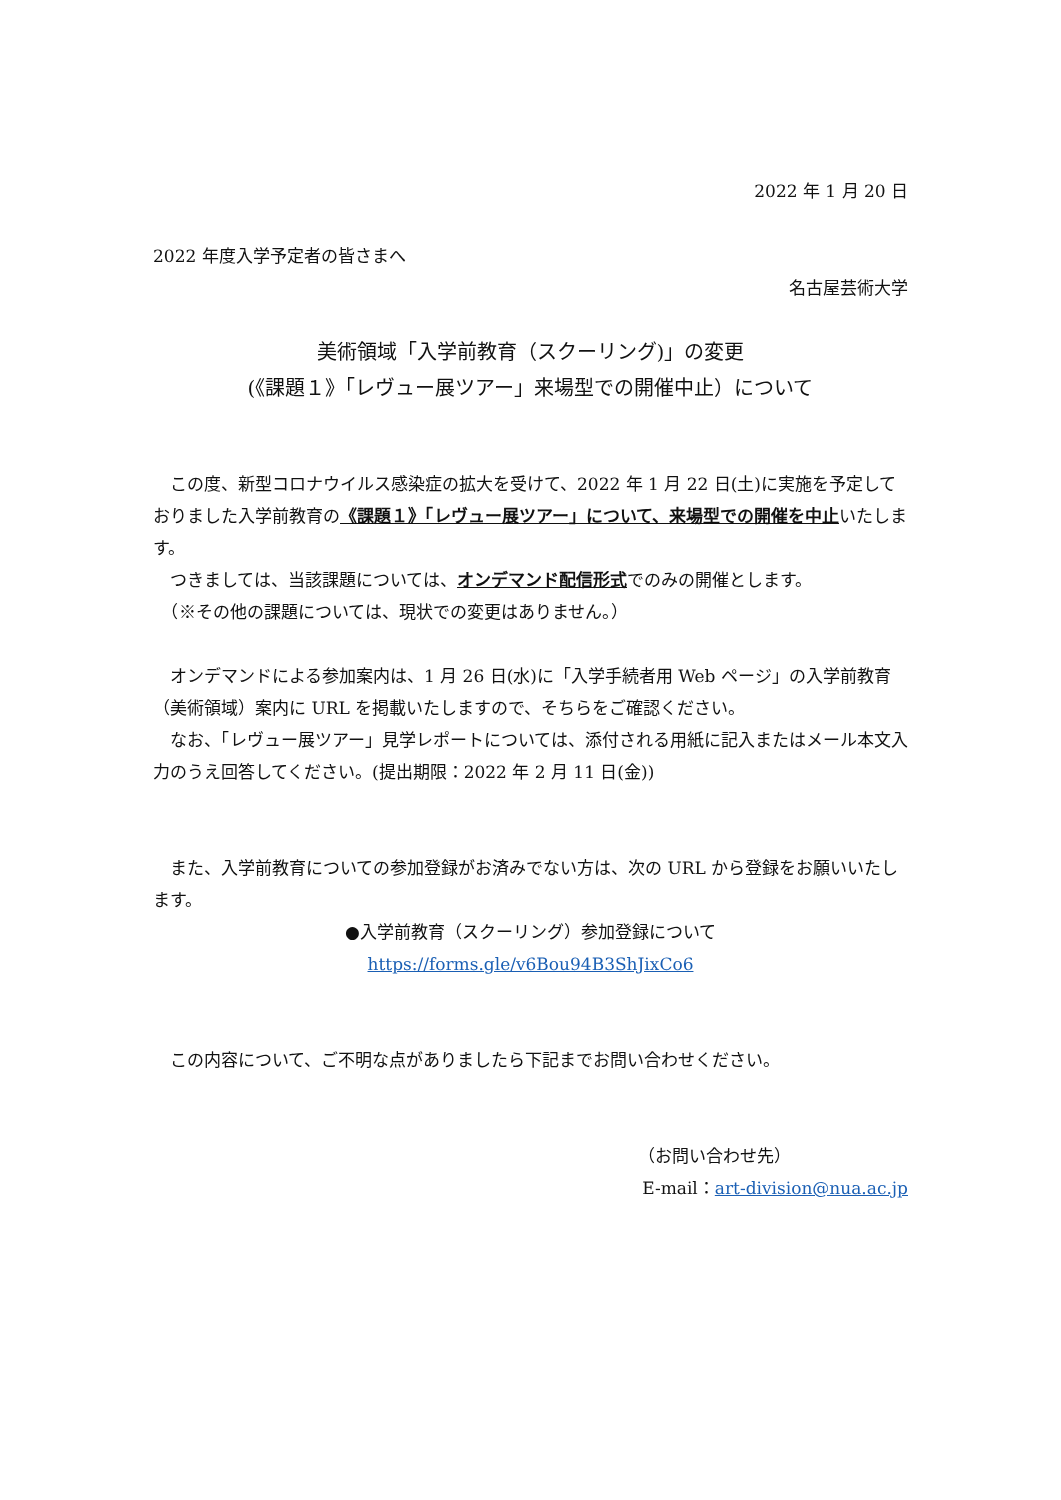2022 年 1 月 20 日
2022 年度入学予定者の皆さまへ
名古屋芸術大学
美術領域「入学前教育（スクーリング)」の変更
(《課題１》「レヴュー展ツアー」来場型での開催中止）について
　この度、新型コロナウイルス感染症の拡大を受けて、2022 年 1 月 22 日(土)に実施を予定しておりました入学前教育の《課題１》「レヴュー展ツアー」について、来場型での開催を中止いたします。
　つきましては、当該課題については、オンデマンド配信形式でのみの開催とします。
　（※その他の課題については、現状での変更はありません。）
　オンデマンドによる参加案内は、1 月 26 日(水)に「入学手続者用 Web ページ」の入学前教育（美術領域）案内に URL を掲載いたしますので、そちらをご確認ください。
　なお、「レヴュー展ツアー」見学レポートについては、添付される用紙に記入またはメール本文入力のうえ回答してください。(提出期限：2022 年 2 月 11 日(金))
　また、入学前教育についての参加登録がお済みでない方は、次の URL から登録をお願いいたします。
●入学前教育（スクーリング）参加登録について
https://forms.gle/v6Bou94B3ShJixCo6
　この内容について、ご不明な点がありましたら下記までお問い合わせください。
（お問い合わせ先）
E-mail：art-division@nua.ac.jp